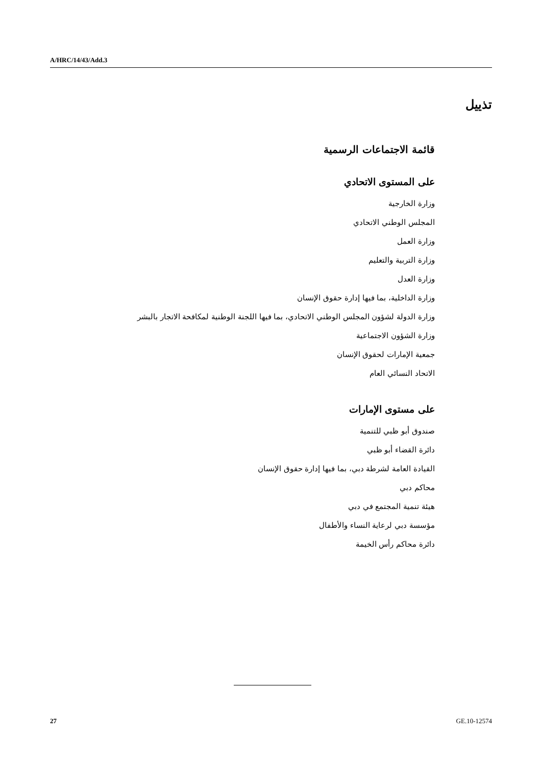A/HRC/14/43/Add.3
تذييل
قائمة الاجتماعات الرسمية
على المستوى الاتحادي
وزارة الخارجية
المجلس الوطني الاتحادي
وزارة العمل
وزارة التربية والتعليم
وزارة العدل
وزارة الداخلية، بما فيها إدارة حقوق الإنسان
وزارة الدولة لشؤون المجلس الوطني الاتحادي، بما فيها اللجنة الوطنية لمكافحة الاتجار بالبشر
وزارة الشؤون الاجتماعية
جمعية الإمارات لحقوق الإنسان
الاتحاد النسائي العام
على مستوى الإمارات
صندوق أبو ظبي للتنمية
دائرة القضاء أبو ظبي
القيادة العامة لشرطة دبي، بما فيها إدارة حقوق الإنسان
محاكم دبي
هيئة تنمية المجتمع في دبي
مؤسسة دبي لرعاية النساء والأطفال
دائرة محاكم رأس الخيمة
27 GE.10-12574